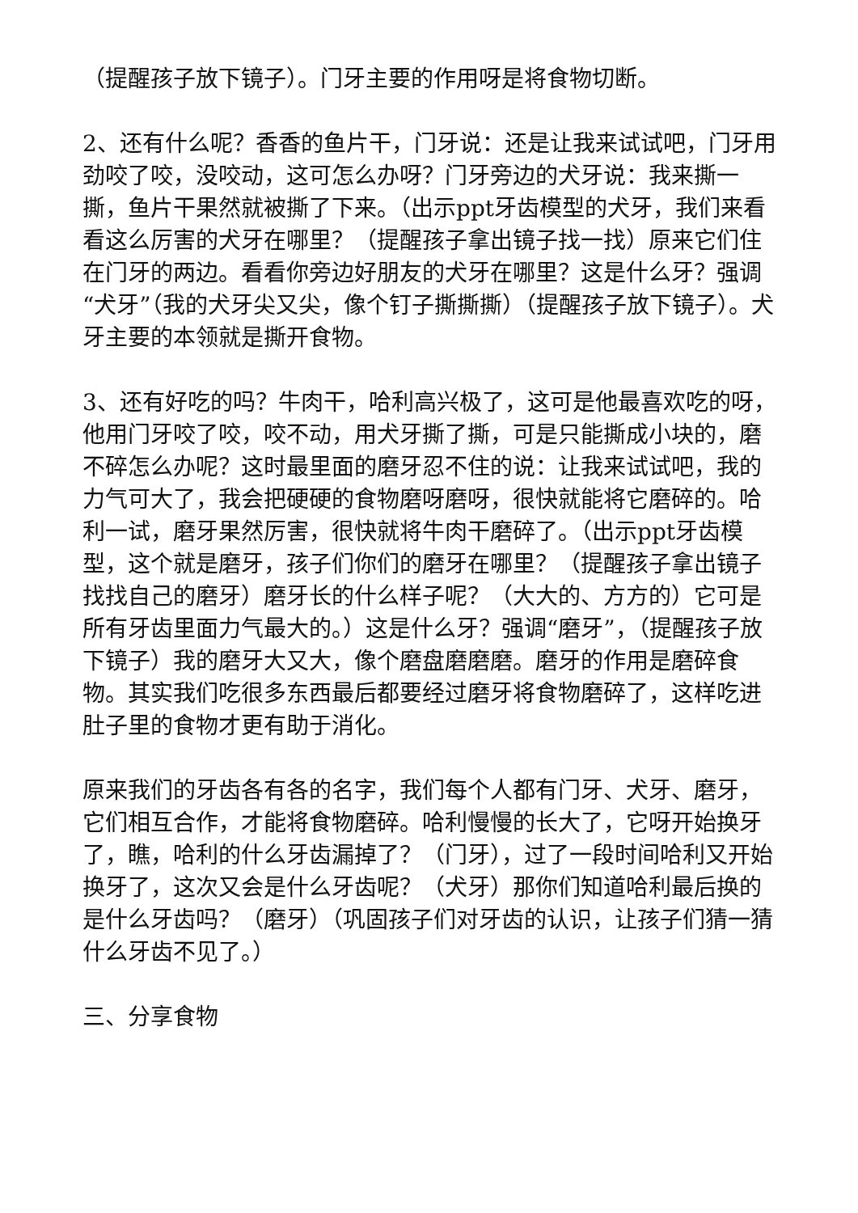（提醒孩子放下镜子）。门牙主要的作用呀是将食物切断。
2、还有什么呢？香香的鱼片干，门牙说：还是让我来试试吧，门牙用劲咬了咬，没咬动，这可怎么办呀？门牙旁边的犬牙说：我来撕一撕，鱼片干果然就被撕了下来。（出示ppt牙齿模型的犬牙，我们来看看这么厉害的犬牙在哪里？（提醒孩子拿出镜子找一找）原来它们住在门牙的两边。看看你旁边好朋友的犬牙在哪里？这是什么牙？强调“犬牙”（我的犬牙尖又尖，像个钉子撕撕撕）（提醒孩子放下镜子）。犬牙主要的本领就是撕开食物。
3、还有好吃的吗？牛肉干，哈利高兴极了，这可是他最喜欢吃的呀，他用门牙咬了咬，咬不动，用犬牙撕了撕，可是只能撕成小块的，磨不碎怎么办呢？这时最里面的磨牙忍不住的说：让我来试试吧，我的力气可大了，我会把硬硬的食物磨呀磨呀，很快就能将它磨碎的。哈利一试，磨牙果然厉害，很快就将牛肉干磨碎了。（出示ppt牙齿模型，这个就是磨牙，孩子们你们的磨牙在哪里？（提醒孩子拿出镜子找找自己的磨牙）磨牙长的什么样子呢？（大大的、方方的）它可是所有牙齿里面力气最大的。）这是什么牙？强调“磨牙”，（提醒孩子放下镜子）我的磨牙大又大，像个磨盘磨磨磨。磨牙的作用是磨碎食物。其实我们吃很多东西最后都要经过磨牙将食物磨碎了，这样吃进肚子里的食物才更有助于消化。
原来我们的牙齿各有各的名字，我们每个人都有门牙、犬牙、磨牙，它们相互合作，才能将食物磨碎。哈利慢慢的长大了，它呀开始换牙了，瞧，哈利的什么牙齿漏掉了？（门牙），过了一段时间哈利又开始换牙了，这次又会是什么牙齿呢？（犬牙）那你们知道哈利最后换的是什么牙齿吗？（磨牙）（巩固孩子们对牙齿的认识，让孩子们猜一猜什么牙齿不见了。）
三、分享食物